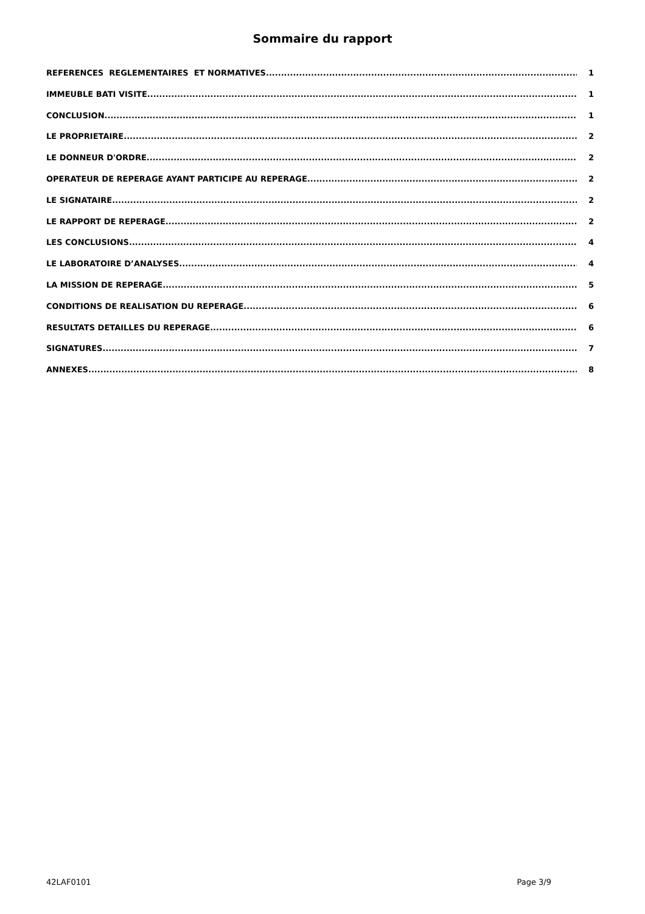Sommaire du rapport
REFERENCES REGLEMENTAIRES ET NORMATIVES 1
IMMEUBLE BATI VISITE 1
CONCLUSION 1
LE PROPRIETAIRE 2
LE DONNEUR D'ORDRE 2
OPERATEUR DE REPERAGE AYANT PARTICIPE AU REPERAGE 2
LE SIGNATAIRE 2
LE RAPPORT DE REPERAGE 2
LES CONCLUSIONS 4
LE LABORATOIRE D’ANALYSES 4
LA MISSION DE REPERAGE 5
CONDITIONS DE REALISATION DU REPERAGE 6
RESULTATS DETAILLES DU REPERAGE 6
SIGNATURES 7
ANNEXES 8
42LAF0101 Page 3/9